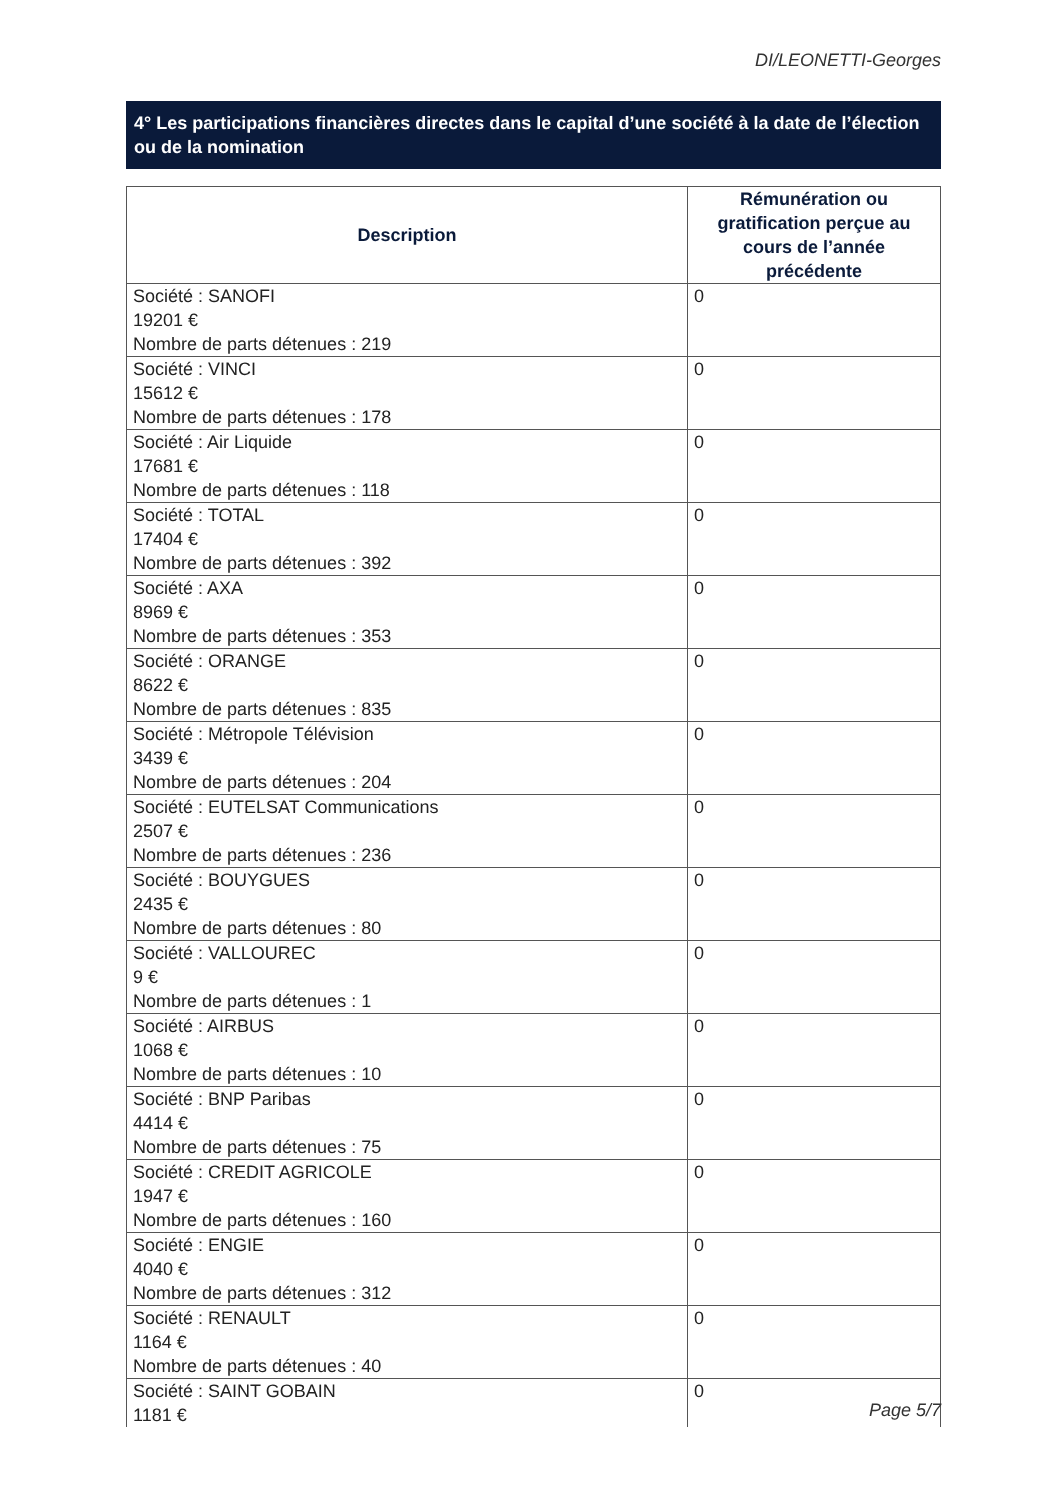DI/LEONETTI-Georges
4° Les participations financières directes dans le capital d’une société à la date de l’élection ou de la nomination
| Description | Rémunération ou gratification perçue au cours de l’année précédente |
| --- | --- |
| Société : SANOFI 19201 € Nombre de parts détenues : 219 | 0 |
| Société : VINCI 15612 € Nombre de parts détenues : 178 | 0 |
| Société : Air Liquide 17681 € Nombre de parts détenues : 118 | 0 |
| Société : TOTAL 17404 € Nombre de parts détenues : 392 | 0 |
| Société : AXA 8969 € Nombre de parts détenues : 353 | 0 |
| Société : ORANGE 8622 € Nombre de parts détenues : 835 | 0 |
| Société : Métropole Télévision 3439 € Nombre de parts détenues : 204 | 0 |
| Société : EUTELSAT Communications 2507 € Nombre de parts détenues : 236 | 0 |
| Société : BOUYGUES 2435 € Nombre de parts détenues : 80 | 0 |
| Société : VALLOUREC 9 € Nombre de parts détenues : 1 | 0 |
| Société : AIRBUS 1068 € Nombre de parts détenues : 10 | 0 |
| Société : BNP Paribas 4414 € Nombre de parts détenues : 75 | 0 |
| Société : CREDIT AGRICOLE 1947 € Nombre de parts détenues : 160 | 0 |
| Société : ENGIE 4040 € Nombre de parts détenues : 312 | 0 |
| Société : RENAULT 1164 € Nombre de parts détenues : 40 | 0 |
| Société : SAINT GOBAIN 1181 € | 0 |
Page 5/7